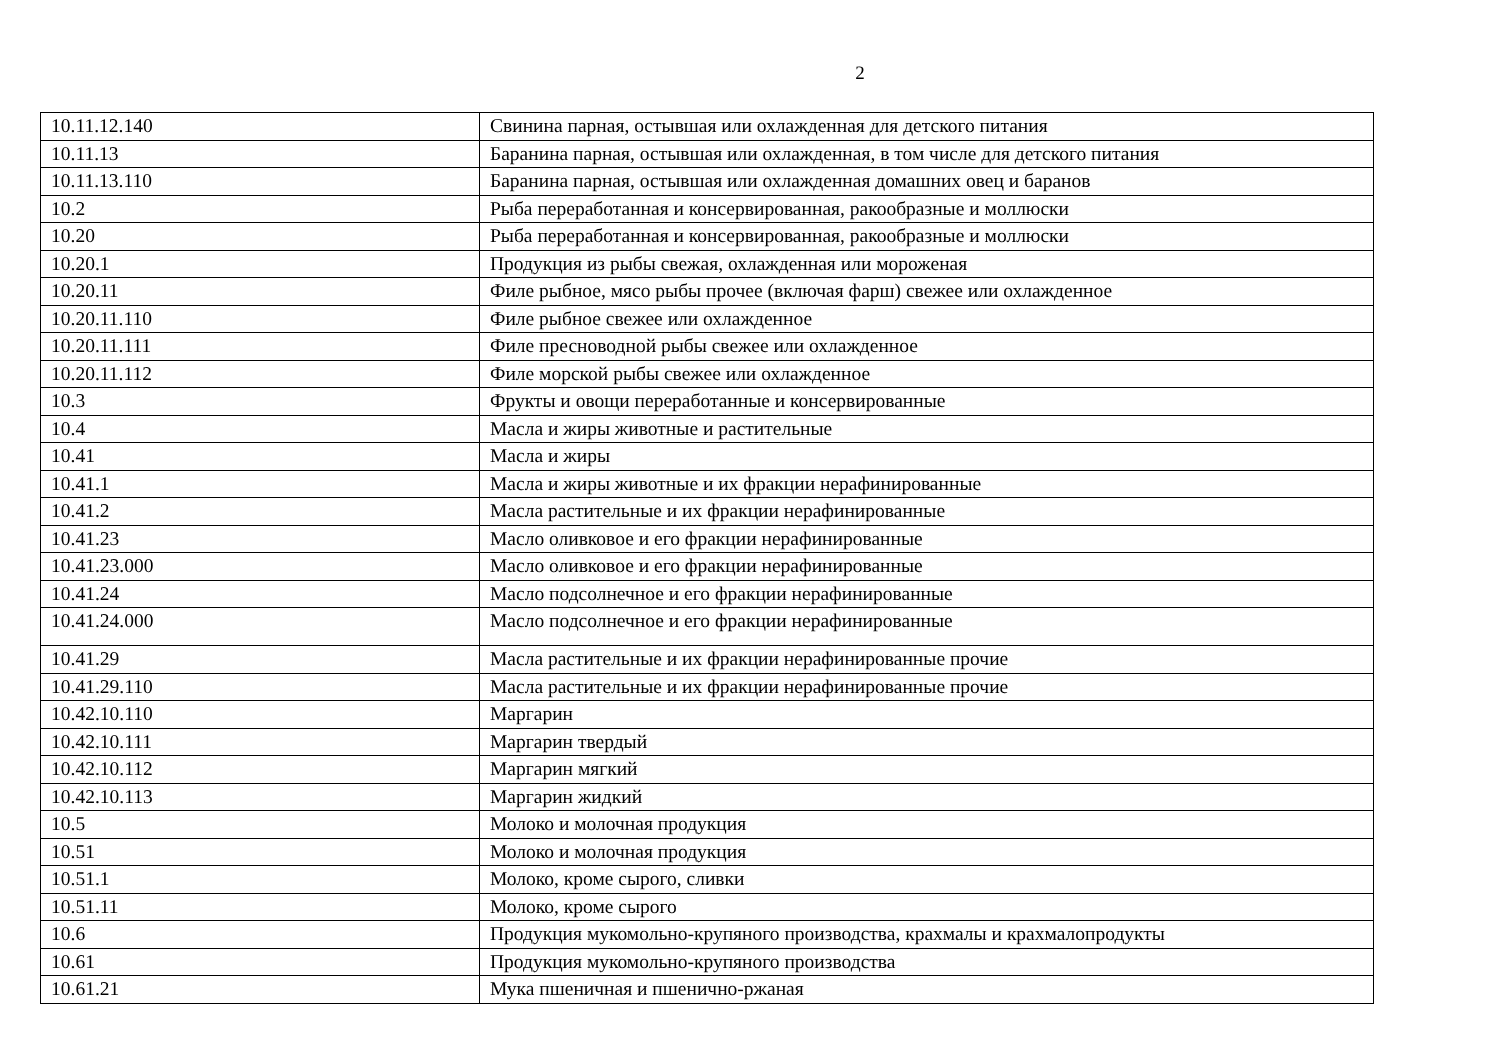2
| 10.11.12.140 | Свинина парная, остывшая или охлажденная для детского питания |
| 10.11.13 | Баранина парная, остывшая или охлажденная, в том числе для детского питания |
| 10.11.13.110 | Баранина парная, остывшая или охлажденная домашних овец и баранов |
| 10.2 | Рыба переработанная и консервированная, ракообразные и моллюски |
| 10.20 | Рыба переработанная и консервированная, ракообразные и моллюски |
| 10.20.1 | Продукция из рыбы свежая, охлажденная или мороженая |
| 10.20.11 | Филе рыбное, мясо рыбы прочее (включая фарш) свежее или охлажденное |
| 10.20.11.110 | Филе рыбное свежее или охлажденное |
| 10.20.11.111 | Филе пресноводной рыбы свежее или охлажденное |
| 10.20.11.112 | Филе морской рыбы свежее или охлажденное |
| 10.3 | Фрукты и овощи переработанные и консервированные |
| 10.4 | Масла и жиры животные и растительные |
| 10.41 | Масла и жиры |
| 10.41.1 | Масла и жиры животные и их фракции нерафинированные |
| 10.41.2 | Масла растительные и их фракции нерафинированные |
| 10.41.23 | Масло оливковое и его фракции нерафинированные |
| 10.41.23.000 | Масло оливковое и его фракции нерафинированные |
| 10.41.24 | Масло подсолнечное и его фракции нерафинированные |
| 10.41.24.000 | Масло подсолнечное и его фракции нерафинированные |
| 10.41.29 | Масла растительные и их фракции нерафинированные прочие |
| 10.41.29.110 | Масла растительные и их фракции нерафинированные прочие |
| 10.42.10.110 | Маргарин |
| 10.42.10.111 | Маргарин твердый |
| 10.42.10.112 | Маргарин мягкий |
| 10.42.10.113 | Маргарин жидкий |
| 10.5 | Молоко и молочная продукция |
| 10.51 | Молоко и молочная продукция |
| 10.51.1 | Молоко, кроме сырого, сливки |
| 10.51.11 | Молоко, кроме сырого |
| 10.6 | Продукция мукомольно-крупяного производства, крахмалы и крахмалопродукты |
| 10.61 | Продукция мукомольно-крупяного производства |
| 10.61.21 | Мука пшеничная и пшенично-ржаная |